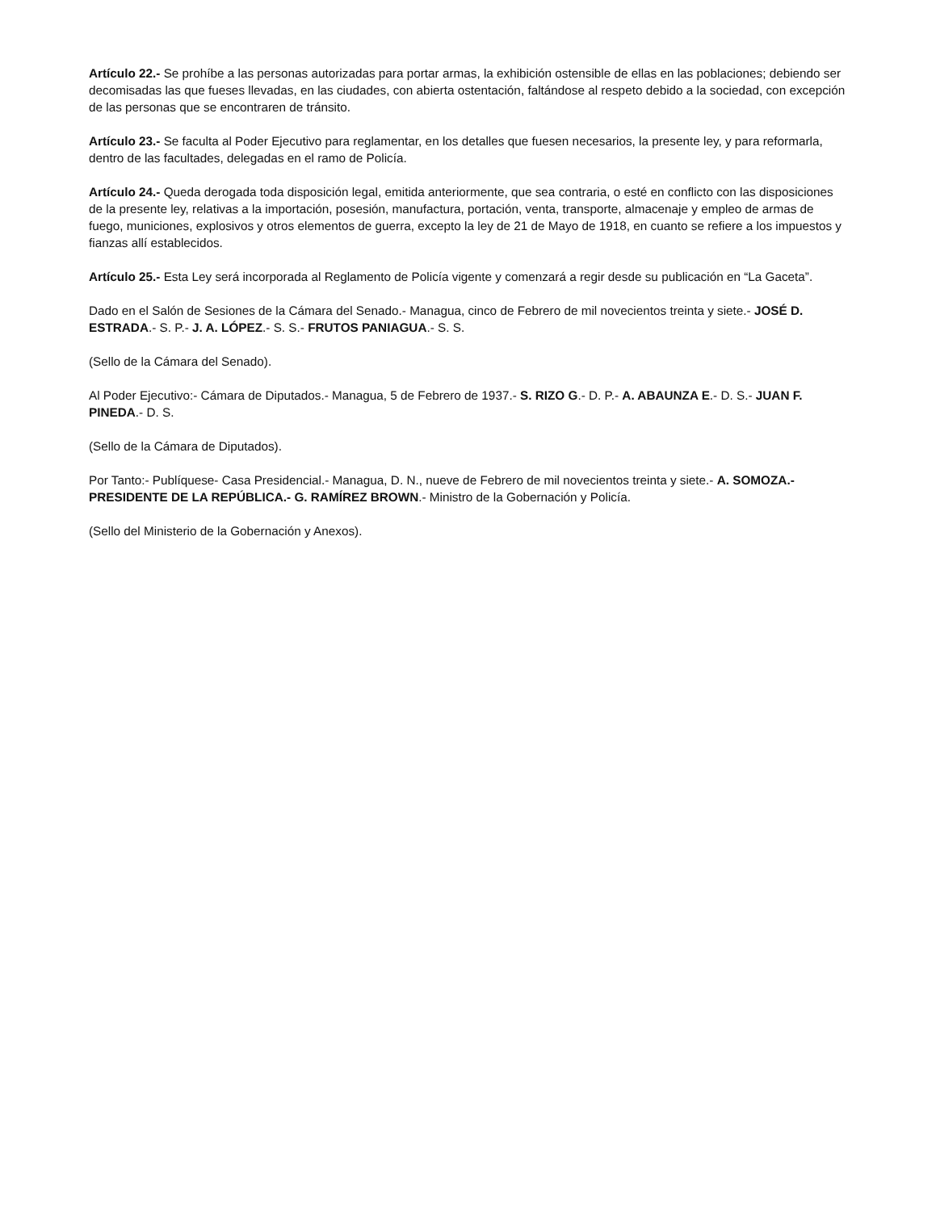Artículo 22.- Se prohíbe a las personas autorizadas para portar armas, la exhibición ostensible de ellas en las poblaciones; debiendo ser decomisadas las que fueses llevadas, en las ciudades, con abierta ostentación, faltándose al respeto debido a la sociedad, con excepción de las personas que se encontraren de tránsito.
Artículo 23.- Se faculta al Poder Ejecutivo para reglamentar, en los detalles que fuesen necesarios, la presente ley, y para reformarla, dentro de las facultades, delegadas en el ramo de Policía.
Artículo 24.- Queda derogada toda disposición legal, emitida anteriormente, que sea contraria, o esté en conflicto con las disposiciones de la presente ley, relativas a la importación, posesión, manufactura, portación, venta, transporte, almacenaje y empleo de armas de fuego, municiones, explosivos y otros elementos de guerra, excepto la ley de 21 de Mayo de 1918, en cuanto se refiere a los impuestos y fianzas allí establecidos.
Artículo 25.- Esta Ley será incorporada al Reglamento de Policía vigente y comenzará a regir desde su publicación en “La Gaceta”.
Dado en el Salón de Sesiones de la Cámara del Senado.- Managua, cinco de Febrero de mil novecientos treinta y siete.- JOSÉ D. ESTRADA.- S. P.- J. A. LÓPEZ.- S. S.- FRUTOS PANIAGUA.- S. S.
(Sello de la Cámara del Senado).
Al Poder Ejecutivo:- Cámara de Diputados.- Managua, 5 de Febrero de 1937.- S. RIZO G.- D. P.- A. ABAUNZA E.- D. S.- JUAN F. PINEDA.- D. S.
(Sello de la Cámara de Diputados).
Por Tanto:- Publíquese- Casa Presidencial.- Managua, D. N., nueve de Febrero de mil novecientos treinta y siete.- A. SOMOZA.- PRESIDENTE DE LA REPÚBLICA.- G. RAMÍREZ BROWN.- Ministro de la Gobernación y Policía.
(Sello del Ministerio de la Gobernación y Anexos).